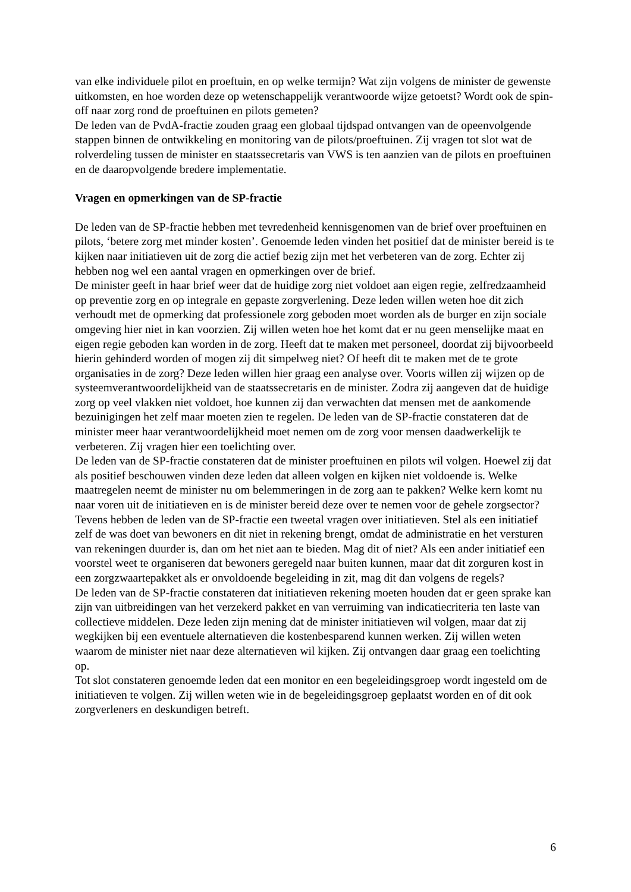van elke individuele pilot en proeftuin, en op welke termijn? Wat zijn volgens de minister de gewenste uitkomsten, en hoe worden deze op wetenschappelijk verantwoorde wijze getoetst? Wordt ook de spin-off naar zorg rond de proeftuinen en pilots gemeten?
De leden van de PvdA-fractie zouden graag een globaal tijdspad ontvangen van de opeenvolgende stappen binnen de ontwikkeling en monitoring van de pilots/proeftuinen. Zij vragen tot slot wat de rolverdeling tussen de minister en staatssecretaris van VWS is ten aanzien van de pilots en proeftuinen en de daaropvolgende bredere implementatie.
Vragen en opmerkingen van de SP-fractie
De leden van de SP-fractie hebben met tevredenheid kennisgenomen van de brief over proeftuinen en pilots, ‘betere zorg met minder kosten’. Genoemde leden vinden het positief dat de minister bereid is te kijken naar initiatieven uit de zorg die actief bezig zijn met het verbeteren van de zorg. Echter zij hebben nog wel een aantal vragen en opmerkingen over de brief.
De minister geeft in haar brief weer dat de huidige zorg niet voldoet aan eigen regie, zelfredzaamheid op preventie zorg en op integrale en gepaste zorgverlening. Deze leden willen weten hoe dit zich verhoudt met de opmerking dat professionele zorg geboden moet worden als de burger en zijn sociale omgeving hier niet in kan voorzien. Zij willen weten hoe het komt dat er nu geen menselijke maat en eigen regie geboden kan worden in de zorg. Heeft dat te maken met personeel, doordat zij bijvoorbeeld hierin gehinderd worden of mogen zij dit simpelweg niet? Of heeft dit te maken met de te grote organisaties in de zorg? Deze leden willen hier graag een analyse over. Voorts willen zij wijzen op de systeemverantwoordelijkheid van de staatssecretaris en de minister. Zodra zij aangeven dat de huidige zorg op veel vlakken niet voldoet, hoe kunnen zij dan verwachten dat mensen met de aankomende bezuinigingen het zelf maar moeten zien te regelen. De leden van de SP-fractie constateren dat de minister meer haar verantwoordelijkheid moet nemen om de zorg voor mensen daadwerkelijk te verbeteren. Zij vragen hier een toelichting over.
De leden van de SP-fractie constateren dat de minister proeftuinen en pilots wil volgen. Hoewel zij dat als positief beschouwen vinden deze leden dat alleen volgen en kijken niet voldoende is. Welke maatregelen neemt de minister nu om belemmeringen in de zorg aan te pakken? Welke kern komt nu naar voren uit de initiatieven en is de minister bereid deze over te nemen voor de gehele zorgsector?
Tevens hebben de leden van de SP-fractie een tweetal vragen over initiatieven. Stel als een initiatief zelf de was doet van bewoners en dit niet in rekening brengt, omdat de administratie en het versturen van rekeningen duurder is, dan om het niet aan te bieden. Mag dit of niet? Als een ander initiatief een voorstel weet te organiseren dat bewoners geregeld naar buiten kunnen, maar dat dit zorguren kost in een zorgzwaartepakket als er onvoldoende begeleiding in zit, mag dit dan volgens de regels?
De leden van de SP-fractie constateren dat initiatieven rekening moeten houden dat er geen sprake kan zijn van uitbreidingen van het verzekerd pakket en van verruiming van indicatiecriteria ten laste van collectieve middelen. Deze leden zijn mening dat de minister initiatieven wil volgen, maar dat zij wegkijken bij een eventuele alternatieven die kostenbesparend kunnen werken. Zij willen weten waarom de minister niet naar deze alternatieven wil kijken. Zij ontvangen daar graag een toelichting op.
Tot slot constateren genoemde leden dat een monitor en een begeleidingsgroep wordt ingesteld om de initiatieven te volgen. Zij willen weten wie in de begeleidingsgroep geplaatst worden en of dit ook zorgverleners en deskundigen betreft.
6